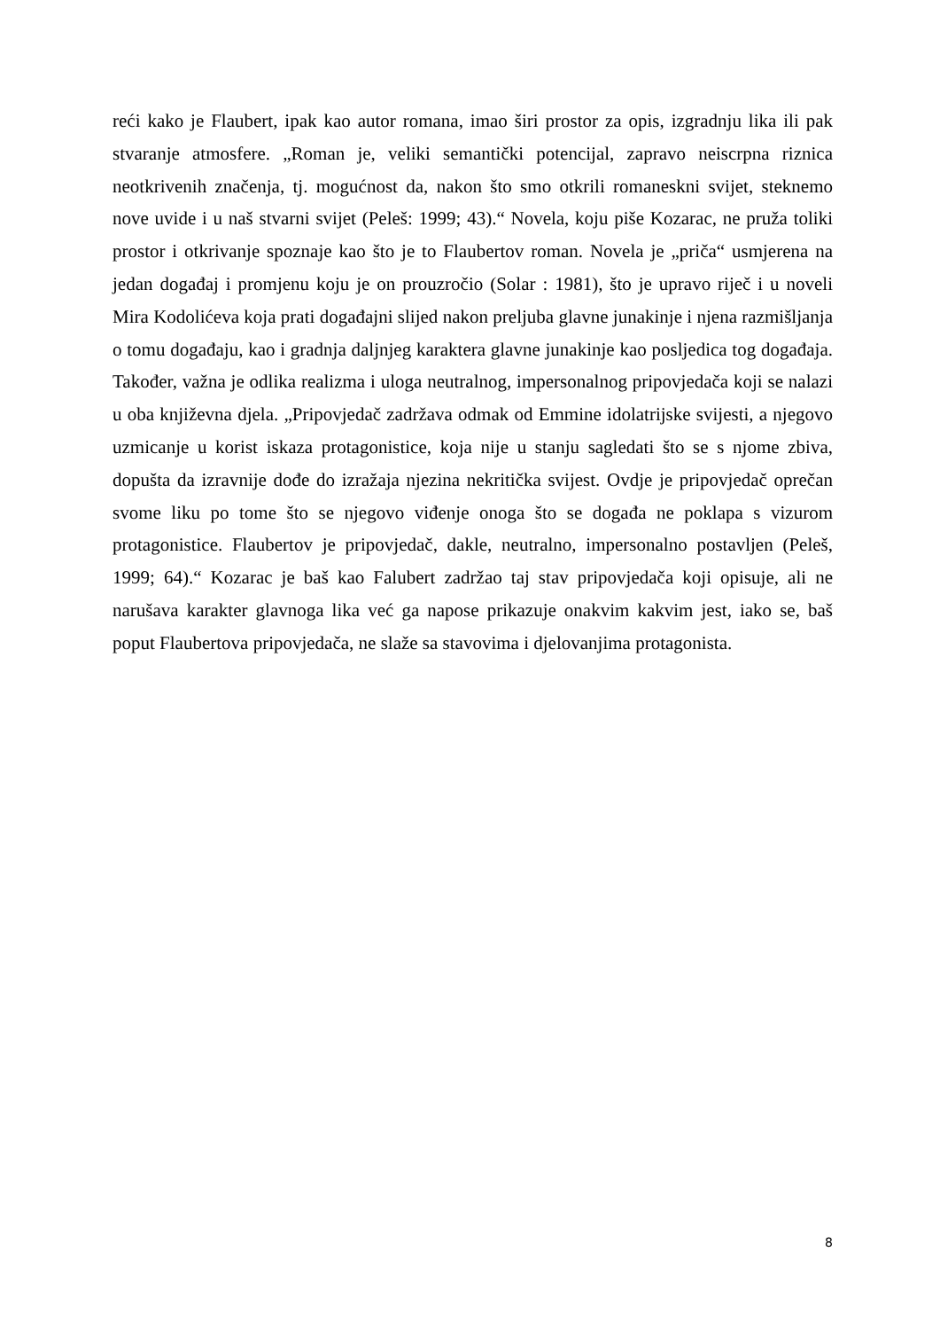reći kako je Flaubert, ipak kao autor romana, imao širi prostor za opis, izgradnju lika ili pak stvaranje atmosfere. „Roman je, veliki semantički potencijal, zapravo neiscrpna riznica neotkrivenih značenja, tj. mogućnost da, nakon što smo otkrili romaneskni svijet, steknemo nove uvide i u naš stvarni svijet (Peleš: 1999; 43).“ Novela, koju piše Kozarac, ne pruža toliki prostor i otkrivanje spoznaje kao što je to Flaubertov roman. Novela je „priča“ usmjerena na jedan događaj i promjenu koju je on prouzročio (Solar : 1981), što je upravo riječ i u noveli Mira Kodolićeva koja prati događajni slijed nakon preljuba glavne junakinje i njena razmišljanja o tomu događaju, kao i gradnja daljnjeg karaktera glavne junakinje kao posljedica tog događaja. Također, važna je odlika realizma i uloga neutralnog, impersonalnog pripovjedača koji se nalazi u oba književna djela. „Pripovjedač zadržava odmak od Emmine idolatrijske svijesti, a njegovo uzmicanje u korist iskaza protagonistice, koja nije u stanju sagledati što se s njome zbiva, dopušta da izravnije dođe do izražaja njezina nekritička svijest. Ovdje je pripovjedač oprečan svome liku po tome što se njegovo viđenje onoga što se događa ne poklapa s vizurom protagonistice. Flaubertov je pripovjedač, dakle, neutralno, impersonalno postavljen (Peleš, 1999; 64).“ Kozarac je baš kao Falubert zadržao taj stav pripovjedača koji opisuje, ali ne narušava karakter glavnoga lika već ga napose prikazuje onakvim kakvim jest, iako se, baš poput Flaubertova pripovjedača, ne slaže sa stavovima i djelovanjima protagonista.
8